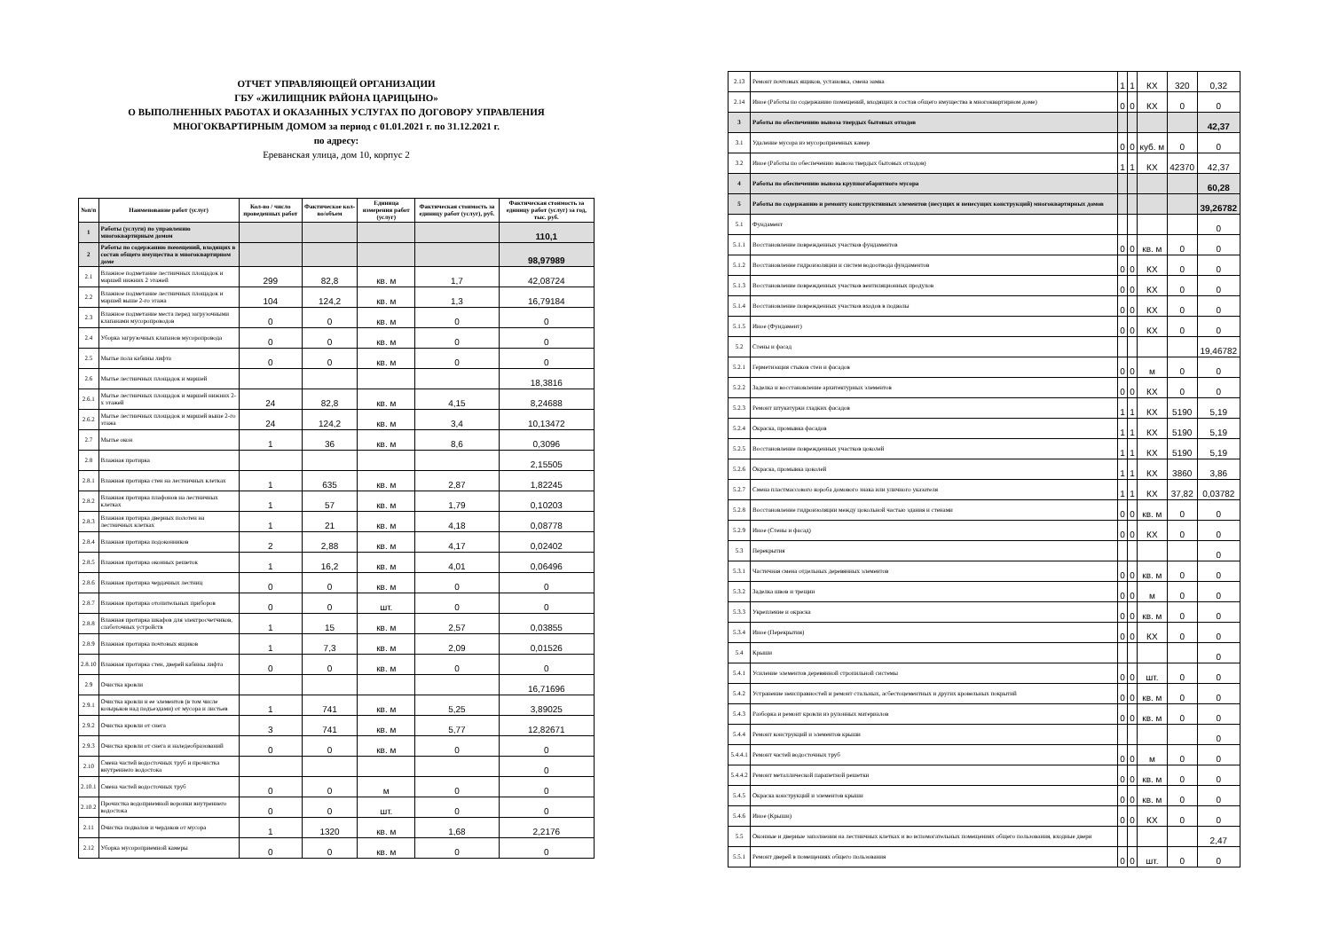ОТЧЕТ УПРАВЛЯЮЩЕЙ ОРГАНИЗАЦИИ
ГБУ «ЖИЛИЩНИК РАЙОНА ЦАРИЦЫНО»
О ВЫПОЛНЕННЫХ РАБОТАХ И ОКАЗАННЫХ УСЛУГАХ ПО ДОГОВОРУ УПРАВЛЕНИЯ
МНОГОКВАРТИРНЫМ ДОМОМ за период с 01.01.2021 г. по 31.12.2021 г.
по адресу:
Ереванская улица, дом 10, корпус 2
| №п/п | Наименование работ (услуг) | Кол-во / число проведенных работ | Фактическое кол-во/объем | Единица измерения работ (услуг) | Фактическая стоимость за единицу работ (услуг), руб. | Фактическая стоимость за единицу работ (услуг) за год, тыс. руб. |
| --- | --- | --- | --- | --- | --- | --- |
| 1 | Работы (услуги) по управлению многоквартирным домом | | | | | 110,1 |
| 2 | Работы по содержанию помещений, входящих в состав общего имущества в многоквартирном доме | | | | | 98,97989 |
| 2.1 | Влажное подметание лестничных площадок и маршей нижних 2 этажей | 299 | 82,8 | кв. м | 1,7 | 42,08724 |
| 2.2 | Влажное подметание лестничных площадок и маршей выше 2-го этажа | 104 | 124,2 | кв. м | 1,3 | 16,79184 |
| 2.3 | Влажное подметание места перед загрузочными клапанами мусоропроводов | 0 | 0 | кв. м | 0 | 0 |
| 2.4 | Уборка загрузочных клапанов мусоропровода | 0 | 0 | кв. м | 0 | 0 |
| 2.5 | Мытье пола кабины лифта | 0 | 0 | кв. м | 0 | 0 |
| 2.6 | Мытье лестничных площадок и маршей | | | | | 18,3816 |
| 2.6.1 | Мытье лестничных площадок и маршей нижних 2-х этажей | 24 | 82,8 | кв. м | 4,15 | 8,24688 |
| 2.6.2 | Мытье лестничных площадок и маршей выше 2-го этажа | 24 | 124,2 | кв. м | 3,4 | 10,13472 |
| 2.7 | Мытье окон | 1 | 36 | кв. м | 8,6 | 0,3096 |
| 2.8 | Влажная протирка | | | | | 2,15505 |
| 2.8.1 | Влажная протирка стен на лестничных клетках | 1 | 635 | кв. м | 2,87 | 1,82245 |
| 2.8.2 | Влажная протирка плафонов на лестничных клетках | 1 | 57 | кв. м | 1,79 | 0,10203 |
| 2.8.3 | Влажная протирка дверных полотен на лестничных клетках | 1 | 21 | кв. м | 4,18 | 0,08778 |
| 2.8.4 | Влажная протирка подоконников | 2 | 2,88 | кв. м | 4,17 | 0,02402 |
| 2.8.5 | Влажная протирка оконных решеток | 1 | 16,2 | кв. м | 4,01 | 0,06496 |
| 2.8.6 | Влажная протирка чердачных лестниц | 0 | 0 | кв. м | 0 | 0 |
| 2.8.7 | Влажная протирка отопительных приборов | 0 | 0 | шт. | 0 | 0 |
| 2.8.8 | Влажная протирка шкафов для электросчетчиков, слаботочных устройств | 1 | 15 | кв. м | 2,57 | 0,03855 |
| 2.8.9 | Влажная протирка почтовых ящиков | 1 | 7,3 | кв. м | 2,09 | 0,01526 |
| 2.8.10 | Влажная протирка стен, дверей кабины лифта | 0 | 0 | кв. м | 0 | 0 |
| 2.9 | Очистка кровли | | | | | 16,71696 |
| 2.9.1 | Очистка кровли и ее элементов (в том числе козырьков над подъездами) от мусора и листьев | 1 | 741 | кв. м | 5,25 | 3,89025 |
| 2.9.2 | Очистка кровли от снега | 3 | 741 | кв. м | 5,77 | 12,82671 |
| 2.9.3 | Очистка кровли от снега и наледеобразований | 0 | 0 | кв. м | 0 | 0 |
| 2.10 | Смена частей водосточных труб и прочистка внутреннего водостока | | | | | 0 |
| 2.10.1 | Смена частей водосточных труб | 0 | 0 | м | 0 | 0 |
| 2.10.2 | Прочистка водоприемной воронки внутреннего водостока | 0 | 0 | шт. | 0 | 0 |
| 2.11 | Очистка подвалов и чердаков от мусора | 1 | 1320 | кв. м | 1,68 | 2,2176 |
| 2.12 | Уборка мусороприемной камеры | 0 | 0 | кв. м | 0 | 0 |
| 2.13 | Ремонт почтовых ящиков, установка, смена замка | 1 | 1 | КХ | 320 | 0,32 |
| 2.14 | Иное (Работы по содержанию помещений, входящих в состав общего имущества в многоквартирном доме) | 0 | 0 | КХ | 0 | 0 |
| 3 | Работы по обеспечению вывоза твердых бытовых отходов | | | | | 42,37 |
| 3.1 | Удаление мусора из мусороприемных камер | 0 | 0 | куб. м | 0 | 0 |
| 3.2 | Иное (Работы по обеспечению вывоза твердых бытовых отходов) | 1 | 1 | КХ | 42370 | 42,37 |
| 4 | Работы по обеспечению вывоза крупногабаритного мусора | | | | | 60,28 |
| 5 | Работы по содержанию и ремонту конструктивных элементов (несущих и ненесущих конструкций) многоквартирных домов | | | | | 39,26782 |
| 5.1 | Фундамент | | | | | 0 |
| 5.1.1 | Восстановление поврежденных участков фундаментов | 0 | 0 | кв. м | 0 | 0 |
| 5.1.2 | Восстановление гидроизоляции и систем водоотвода фундаментов | 0 | 0 | КХ | 0 | 0 |
| 5.1.3 | Восстановление поврежденных участков вентиляционных продухов | 0 | 0 | КХ | 0 | 0 |
| 5.1.4 | Восстановление поврежденных участков входов в подвалы | 0 | 0 | КХ | 0 | 0 |
| 5.1.5 | Иное (Фундамент) | 0 | 0 | КХ | 0 | 0 |
| 5.2 | Стены и фасад | | | | | 19,46782 |
| 5.2.1 | Герметизация стыков стен и фасадов | 0 | 0 | м | 0 | 0 |
| 5.2.2 | Заделка и восстановление архитектурных элементов | 0 | 0 | КХ | 0 | 0 |
| 5.2.3 | Ремонт штукатурки гладких фасадов | 1 | 1 | КХ | 5190 | 5,19 |
| 5.2.4 | Окраска, промывка фасадов | 1 | 1 | КХ | 5190 | 5,19 |
| 5.2.5 | Восстановление поврежденных участков цоколей | 1 | 1 | КХ | 5190 | 5,19 |
| 5.2.6 | Окраска, промывка цоколей | 1 | 1 | КХ | 3860 | 3,86 |
| 5.2.7 | Смена пластмассового короба домового знака или уличного указателя | 1 | 1 | КХ | 37,82 | 0,03782 |
| 5.2.8 | Восстановление гидроизоляции между цокольной частью здания и стенами | 0 | 0 | кв. м | 0 | 0 |
| 5.2.9 | Иное (Стены и фасад) | 0 | 0 | КХ | 0 | 0 |
| 5.3 | Перекрытия | | | | | 0 |
| 5.3.1 | Частичная смена отдельных деревянных элементов | 0 | 0 | кв. м | 0 | 0 |
| 5.3.2 | Заделка швов и трещин | 0 | 0 | м | 0 | 0 |
| 5.3.3 | Укрепление и окраска | 0 | 0 | кв. м | 0 | 0 |
| 5.3.4 | Иное (Перекрытия) | 0 | 0 | КХ | 0 | 0 |
| 5.4 | Крыши | | | | | 0 |
| 5.4.1 | Усиление элементов деревянной стропильной системы | 0 | 0 | шт. | 0 | 0 |
| 5.4.2 | Устранение неисправностей и ремонт стальных, асбестоцементных и других кровельных покрытий | 0 | 0 | кв. м | 0 | 0 |
| 5.4.3 | Разборка и ремонт кровли из рулонных материалов | 0 | 0 | кв. м | 0 | 0 |
| 5.4.4 | Ремонт конструкций и элементов крыши | | | | | 0 |
| 5.4.4.1 | Ремонт частей водосточных труб | 0 | 0 | м | 0 | 0 |
| 5.4.4.2 | Ремонт металлической парапетной решетки | 0 | 0 | кв. м | 0 | 0 |
| 5.4.5 | Окраска конструкций и элементов крыши | 0 | 0 | кв. м | 0 | 0 |
| 5.4.6 | Иное (Крыши) | 0 | 0 | КХ | 0 | 0 |
| 5.5 | Оконные и дверные заполнения на лестничных клетках и во вспомогательных помещениях общего пользования, входные двери | | | | | 2,47 |
| 5.5.1 | Ремонт дверей в помещениях общего пользования | 0 | 0 | шт. | 0 | 0 |